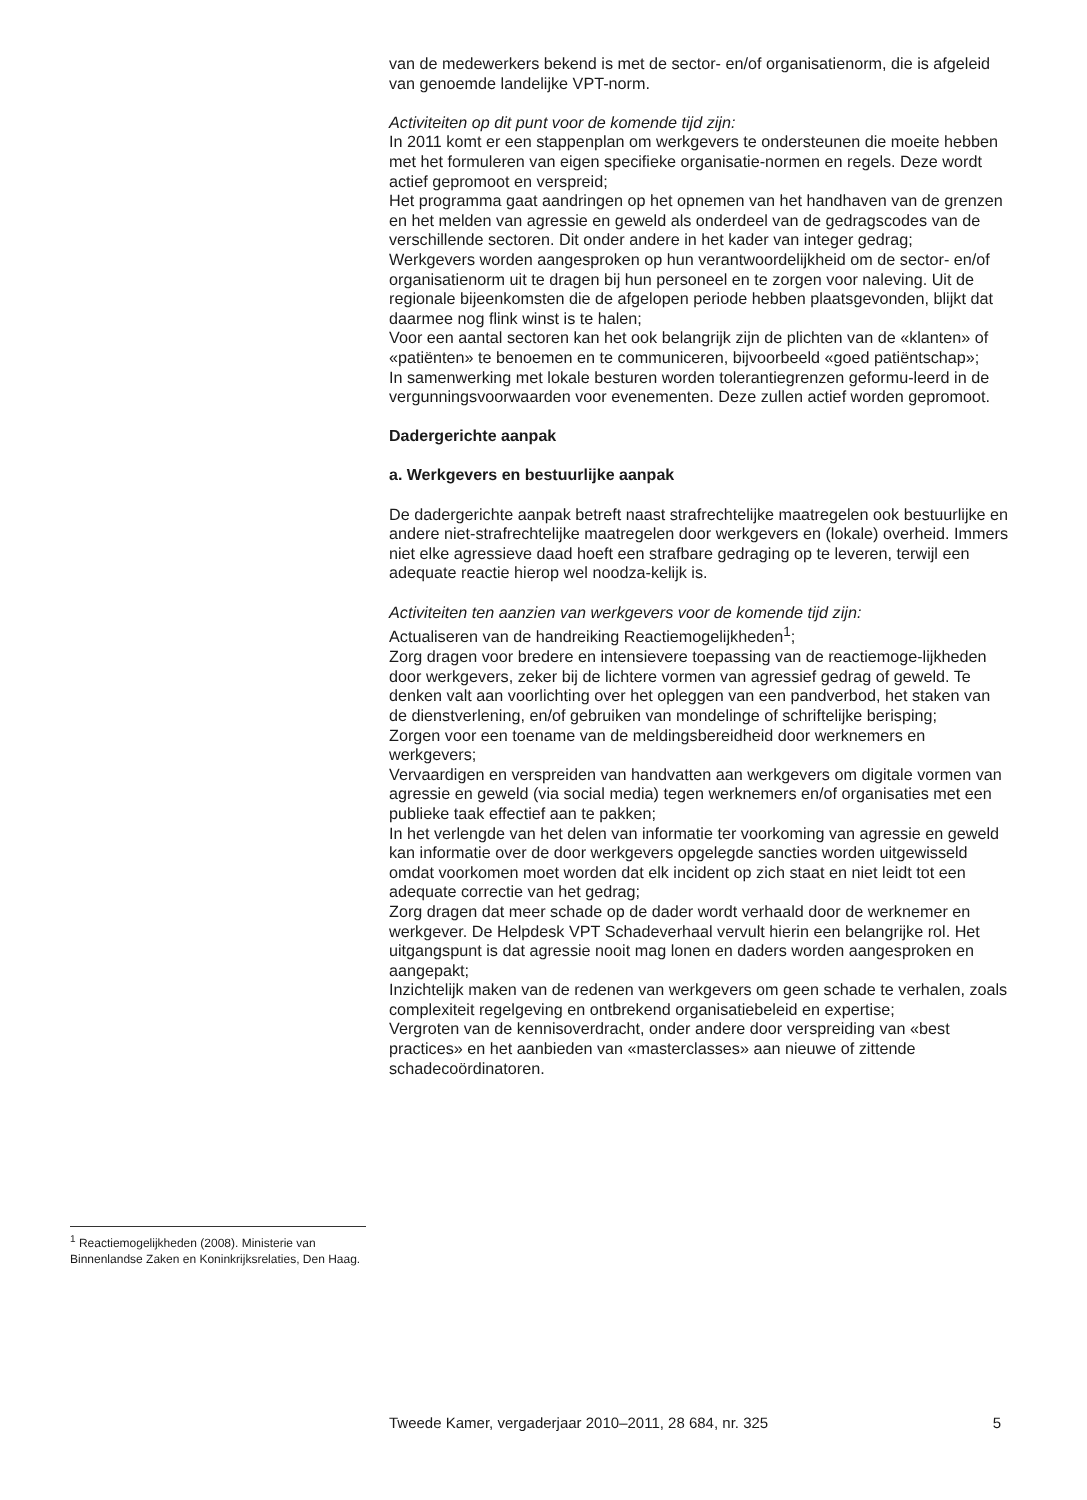van de medewerkers bekend is met de sector- en/of organisatienorm, die is afgeleid van genoemde landelijke VPT-norm.
Activiteiten op dit punt voor de komende tijd zijn:
In 2011 komt er een stappenplan om werkgevers te ondersteunen die moeite hebben met het formuleren van eigen specifieke organisatie-normen en regels. Deze wordt actief gepromoot en verspreid;
Het programma gaat aandringen op het opnemen van het handhaven van de grenzen en het melden van agressie en geweld als onderdeel van de gedragscodes van de verschillende sectoren. Dit onder andere in het kader van integer gedrag;
Werkgevers worden aangesproken op hun verantwoordelijkheid om de sector- en/of organisatienorm uit te dragen bij hun personeel en te zorgen voor naleving. Uit de regionale bijeenkomsten die de afgelopen periode hebben plaatsgevonden, blijkt dat daarmee nog flink winst is te halen;
Voor een aantal sectoren kan het ook belangrijk zijn de plichten van de «klanten» of «patiënten» te benoemen en te communiceren, bijvoorbeeld «goed patiëntschap»;
In samenwerking met lokale besturen worden tolerantiegrenzen geformu-leerd in de vergunningsvoorwaarden voor evenementen. Deze zullen actief worden gepromoot.
Dadergerichte aanpak
a. Werkgevers en bestuurlijke aanpak
De dadergerichte aanpak betreft naast strafrechtelijke maatregelen ook bestuurlijke en andere niet-strafrechtelijke maatregelen door werkgevers en (lokale) overheid. Immers niet elke agressieve daad hoeft een strafbare gedraging op te leveren, terwijl een adequate reactie hierop wel noodza-kelijk is.
Activiteiten ten aanzien van werkgevers voor de komende tijd zijn:
Actualiseren van de handreiking Reactiemogelijkheden<sup>1</sup>;
Zorg dragen voor bredere en intensievere toepassing van de reactiemoge-lijkheden door werkgevers, zeker bij de lichtere vormen van agressief gedrag of geweld. Te denken valt aan voorlichting over het opleggen van een pandverbod, het staken van de dienstverlening, en/of gebruiken van mondelinge of schriftelijke berisping;
Zorgen voor een toename van de meldingsbereidheid door werknemers en werkgevers;
Vervaardigen en verspreiden van handvatten aan werkgevers om digitale vormen van agressie en geweld (via social media) tegen werknemers en/of organisaties met een publieke taak effectief aan te pakken;
In het verlengde van het delen van informatie ter voorkoming van agressie en geweld kan informatie over de door werkgevers opgelegde sancties worden uitgewisseld omdat voorkomen moet worden dat elk incident op zich staat en niet leidt tot een adequate correctie van het gedrag;
Zorg dragen dat meer schade op de dader wordt verhaald door de werknemer en werkgever. De Helpdesk VPT Schadeverhaal vervult hierin een belangrijke rol. Het uitgangspunt is dat agressie nooit mag lonen en daders worden aangesproken en aangepakt;
Inzichtelijk maken van de redenen van werkgevers om geen schade te verhalen, zoals complexiteit regelgeving en ontbrekend organisatiebeleid en expertise;
Vergroten van de kennisoverdracht, onder andere door verspreiding van «best practices» en het aanbieden van «masterclasses» aan nieuwe of zittende schadecoördinatoren.
<sup>1</sup> Reactiemogelijkheden (2008). Ministerie van Binnenlandse Zaken en Koninkrijksrelaties, Den Haag.
Tweede Kamer, vergaderjaar 2010–2011, 28 684, nr. 325 5